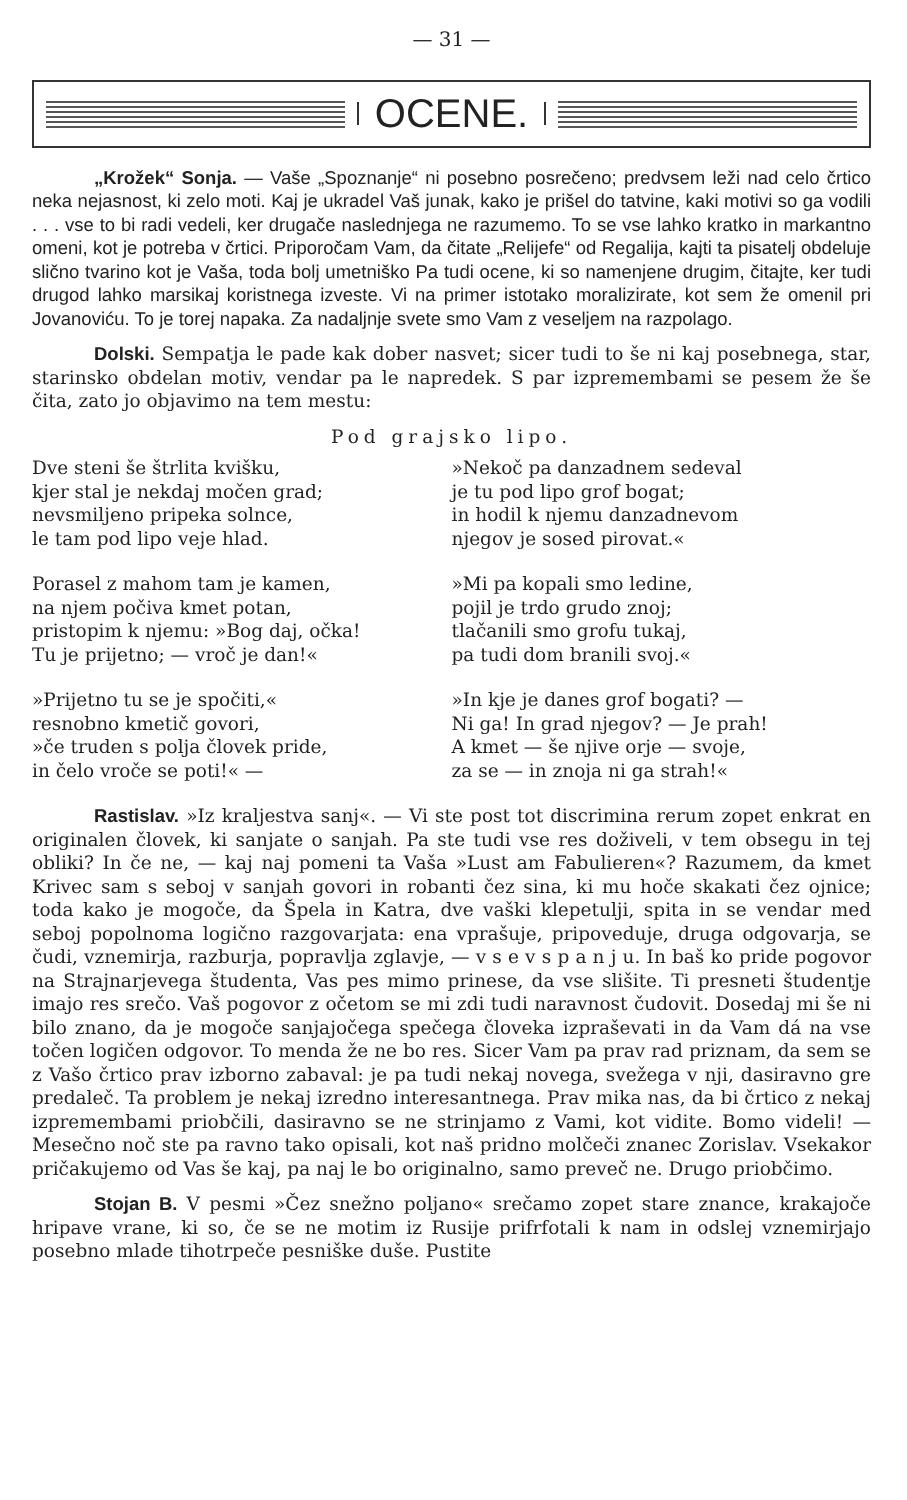— 31 —
OCENE.
„Krožek“ Sonja. — Vaše „Spoznanje“ ni posebno posrečeno; predvsem leži nad celo črtico neka nejasnost, ki zelo moti. Kaj je ukradel Vaš junak, kako je prišel do tatvine, kaki motivi so ga vodili . . . vse to bi radi vedeli, ker drugače naslednjega ne razumemo. To se vse lahko kratko in markantno omeni, kot je potreba v črtici. Priporočam Vam, da čitate „Relijefe“ od Regalija, kajti ta pisatelj obdeluje slično tvarino kot je Vaša, toda bolj umetniško Pa tudi ocene, ki so namenjene drugim, čitajte, ker tudi drugod lahko marsikaj koristnega izveste. Vi na primer istotako moralizirate, kot sem že omenil pri Jovanoviću. To je torej napaka. Za nadaljnje svete smo Vam z veseljem na razpolago.
Dolski. Sempatja le pade kak dober nasvet; sicer tudi to še ni kaj posebnega, star, starinsko obdelan motiv, vendar pa le napredek. S par izpremembami se pesem že še čita, zato jo objavimo na tem mestu:
Pod grajsko lipo.
Dve steni še štrlita kvišku,
kjer stal je nekdaj močen grad;
nevsmiljeno pripeka solnce,
le tam pod lipo veje hlad.
Porasel z mahom tam je kamen,
na njem počiva kmet potan,
pristopim k njemu: »Bog daj, očka!
Tu je prijetno; — vroč je dan!«
»Prijetno tu se je spočiti,«
resnobno kmetič govori,
»če truden s polja človek pride,
in čelo vroče se poti!« —
»Nekoč pa danzadnem sedeval
je tu pod lipo grof bogat;
in hodil k njemu danzadnevom
njegov je sosed pirovat.«
»Mi pa kopali smo ledine,
pojil je trdo grudo znoj;
tlačanili smo grofu tukaj,
pa tudi dom branili svoj.«
»In kje je danes grof bogati? —
Ni ga! In grad njegov? — Je prah!
A kmet — še njive orje — svoje,
za se — in znoja ni ga strah!«
Rastislav. »Iz kraljestva sanj«. — Vi ste post tot discrimina rerum zopet enkrat en originalen človek, ki sanjate o sanjah. Pa ste tudi vse res doživeli, v tem obsegu in tej obliki? In če ne, — kaj naj pomeni ta Vaša »Lust am Fabulieren«? Razumem, da kmet Krivec sam s seboj v sanjah govori in robanti čez sina, ki mu hoče skakati čez ojnice; toda kako je mogoče, da Špela in Katra, dve vaški klepetulji, spita in se vendar med seboj popolnoma logično razgovarjata: ena vprašuje, pripoveduje, druga odgovarja, se čudi, vznemirja, razburja, popravlja zglavje, — v s e v s p a n j u. In baš ko pride pogovor na Strajnarjevega študenta, Vas pes mimo prinese, da vse slišite. Ti presneti študentje imajo res srečo. Vaš pogovor z očetom se mi zdi tudi naravnost čudovit. Dosedaj mi še ni bilo znano, da je mogoče sanjajočega spečega človeka izpraševati in da Vam dá na vse točen logičen odgovor. To menda že ne bo res. Sicer Vam pa prav rad priznam, da sem se z Vašo črtico prav izborno zabaval: je pa tudi nekaj novega, svežega v nji, dasiravno gre predaleč. Ta problem je nekaj izredno interesantnega. Prav mika nas, da bi črtico z nekaj izpremembami priobčili, dasiravno se ne strinjamo z Vami, kot vidite. Bomo videli! — Mesečno noč ste pa ravno tako opisali, kot naš pridno molčeči znanec Zorislav. Vsekakor pričakujemo od Vas še kaj, pa naj le bo originalno, samo preveč ne. Drugo priobčimo.
Stojan B. V pesmi »Čez snežno poljano« srečamo zopet stare znance, krakajoče hripave vrane, ki so, če se ne motim iz Rusije prifrfotali k nam in odslej vznemirjajo posebno mlade tihotrpeče pesniške duše. Pustite